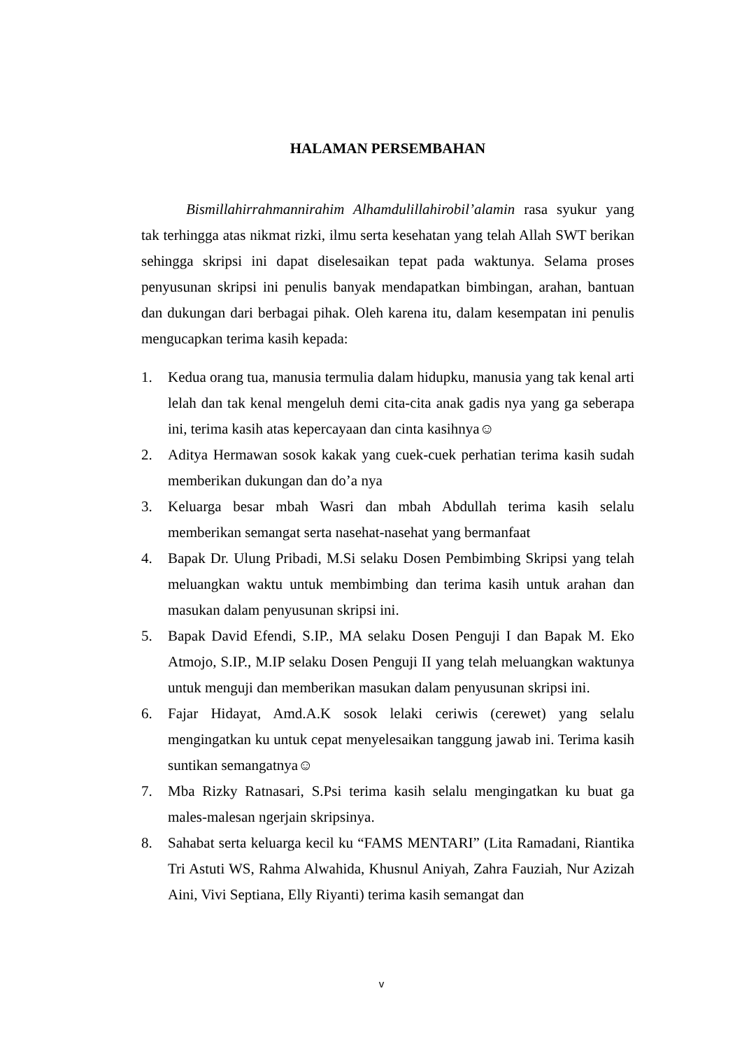HALAMAN PERSEMBAHAN
Bismillahirrahmannirahim Alhamdulillahirobil’alamin rasa syukur yang tak terhingga atas nikmat rizki, ilmu serta kesehatan yang telah Allah SWT berikan sehingga skripsi ini dapat diselesaikan tepat pada waktunya. Selama proses penyusunan skripsi ini penulis banyak mendapatkan bimbingan, arahan, bantuan dan dukungan dari berbagai pihak. Oleh karena itu, dalam kesempatan ini penulis mengucapkan terima kasih kepada:
1. Kedua orang tua, manusia termulia dalam hidupku, manusia yang tak kenal arti lelah dan tak kenal mengeluh demi cita-cita anak gadis nya yang ga seberapa ini, terima kasih atas kepercayaan dan cinta kasihnya☺
2. Aditya Hermawan sosok kakak yang cuek-cuek perhatian terima kasih sudah memberikan dukungan dan do’a nya
3. Keluarga besar mbah Wasri dan mbah Abdullah terima kasih selalu memberikan semangat serta nasehat-nasehat yang bermanfaat
4. Bapak Dr. Ulung Pribadi, M.Si selaku Dosen Pembimbing Skripsi yang telah meluangkan waktu untuk membimbing dan terima kasih untuk arahan dan masukan dalam penyusunan skripsi ini.
5. Bapak David Efendi, S.IP., MA selaku Dosen Penguji I dan Bapak M. Eko Atmojo, S.IP., M.IP selaku Dosen Penguji II yang telah meluangkan waktunya untuk menguji dan memberikan masukan dalam penyusunan skripsi ini.
6. Fajar Hidayat, Amd.A.K sosok lelaki ceriwis (cerewet) yang selalu mengingatkan ku untuk cepat menyelesaikan tanggung jawab ini. Terima kasih suntikan semangatnya☺
7. Mba Rizky Ratnasari, S.Psi terima kasih selalu mengingatkan ku buat ga males-malesan ngerjain skripsinya.
8. Sahabat serta keluarga kecil ku “FAMS MENTARI” (Lita Ramadani, Riantika Tri Astuti WS, Rahma Alwahida, Khusnul Aniyah, Zahra Fauziah, Nur Azizah Aini, Vivi Septiana, Elly Riyanti) terima kasih semangat dan
v